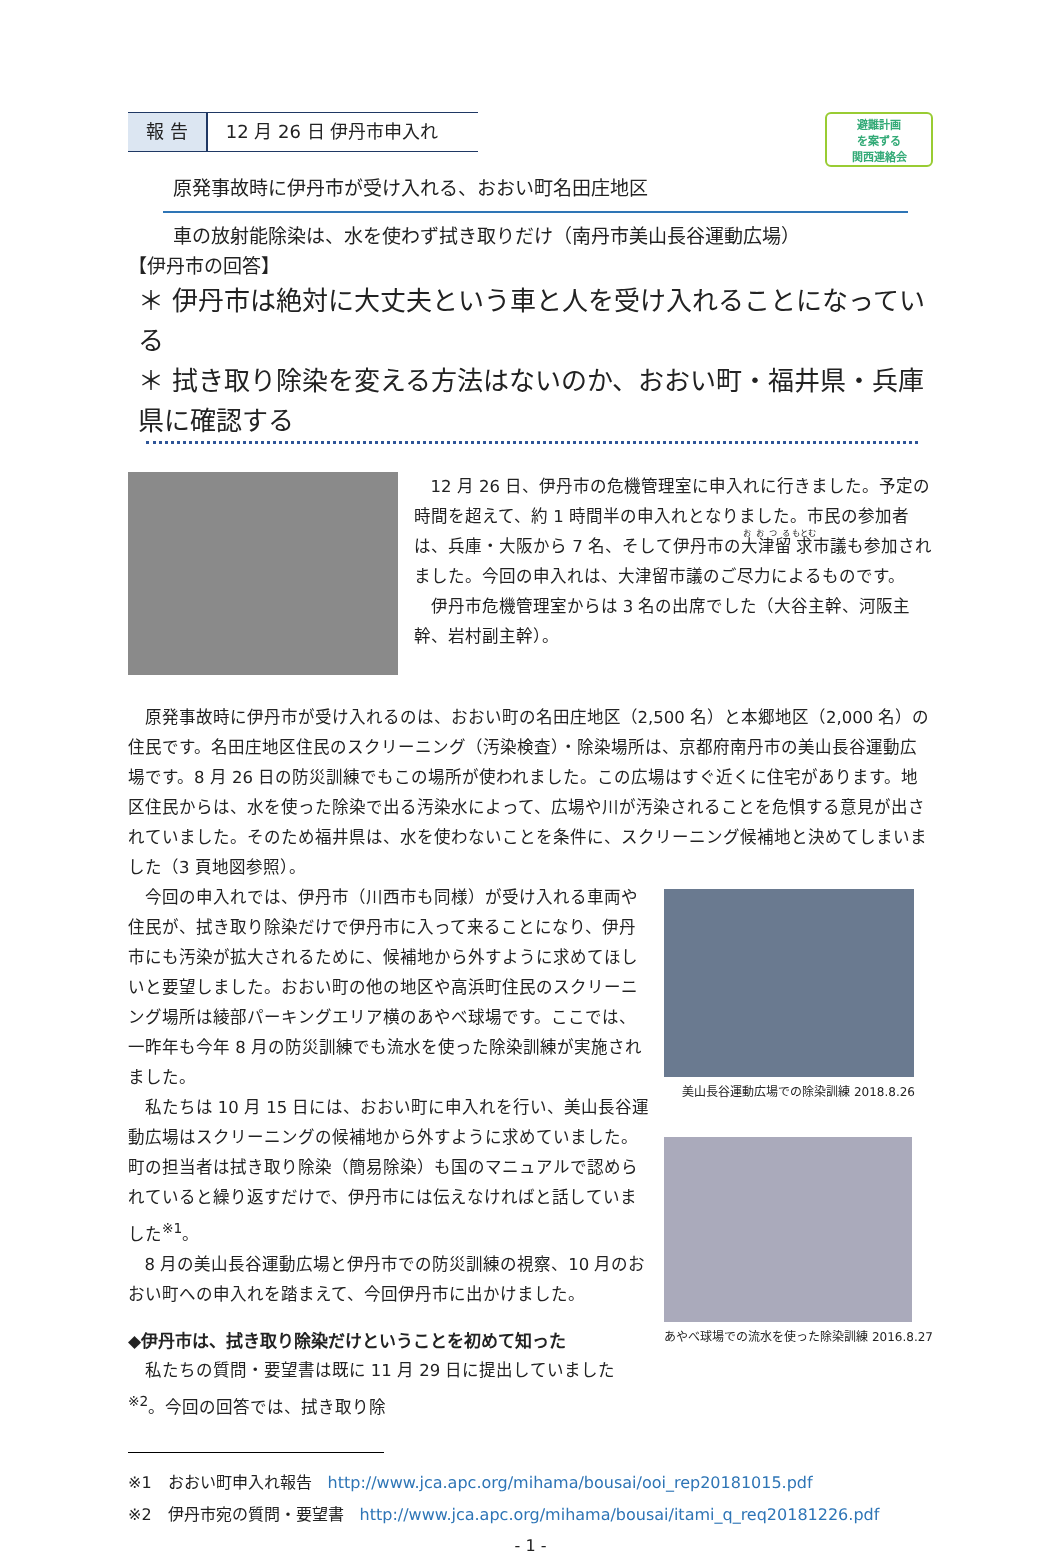報 告 12 月 26 日 伊丹市申入れ
避難計画
を案ずる
関西連絡会
原発事故時に伊丹市が受け入れる、おおい町名田庄地区
車の放射能除染は、水を使わず拭き取りだけ（南丹市美山長谷運動広場）
【伊丹市の回答】
＊ 伊丹市は絶対に大丈夫という車と人を受け入れることになっている
＊ 拭き取り除染を変える方法はないのか、おおい町・福井県・兵庫県に確認する
12 月 26 日、伊丹市の危機管理室に申入れに行きました。予定の時間を超えて、約 1 時間半の申入れとなりました。市民の参加者は、兵庫・大阪から 7 名、そして伊丹市の大津留求市議も参加されました。今回の申入れは、大津留市議のご尽力によるものです。
伊丹市危機管理室からは 3 名の出席でした（大谷主幹、河阪主幹、岩村副主幹）。
原発事故時に伊丹市が受け入れるのは、おおい町の名田庄地区（2,500 名）と本郷地区（2,000 名）の住民です。名田庄地区住民のスクリーニング（汚染検査）・除染場所は、京都府南丹市の美山長谷運動広場です。8 月 26 日の防災訓練でもこの場所が使われました。この広場はすぐ近くに住宅があります。地区住民からは、水を使った除染で出る汚染水によって、広場や川が汚染されることを危惧する意見が出されていました。そのため福井県は、水を使わないことを条件に、スクリーニング候補地と決めてしまいました（3 頁地図参照）。
美山長谷運動広場での除染訓練 2018.8.26
あやべ球場での流水を使った除染訓練 2016.8.27
今回の申入れでは、伊丹市（川西市も同様）が受け入れる車両や住民が、拭き取り除染だけで伊丹市に入って来ることになり、伊丹市にも汚染が拡大されるために、候補地から外すように求めてほしいと要望しました。おおい町の他の地区や高浜町住民のスクリーニング場所は綾部パーキングエリア横のあやべ球場です。ここでは、一昨年も今年 8 月の防災訓練でも流水を使った除染訓練が実施されました。
私たちは 10 月 15 日には、おおい町に申入れを行い、美山長谷運動広場はスクリーニングの候補地から外すように求めていました。町の担当者は拭き取り除染（簡易除染）も国のマニュアルで認められていると繰り返すだけで、伊丹市には伝えなければと話していました<sup>※1</sup>。
8 月の美山長谷運動広場と伊丹市での防災訓練の視察、10 月のおおい町への申入れを踏まえて、今回伊丹市に出かけました。
◆伊丹市は、拭き取り除染だけということを初めて知った
私たちの質問・要望書は既に 11 月 29 日に提出していました<sup>※2</sup>。今回の回答では、拭き取り除
※1　おおい町申入れ報告　http://www.jca.apc.org/mihama/bousai/ooi_rep20181015.pdf
※2　伊丹市宛の質問・要望書　http://www.jca.apc.org/mihama/bousai/itami_q_req20181226.pdf
- 1 -